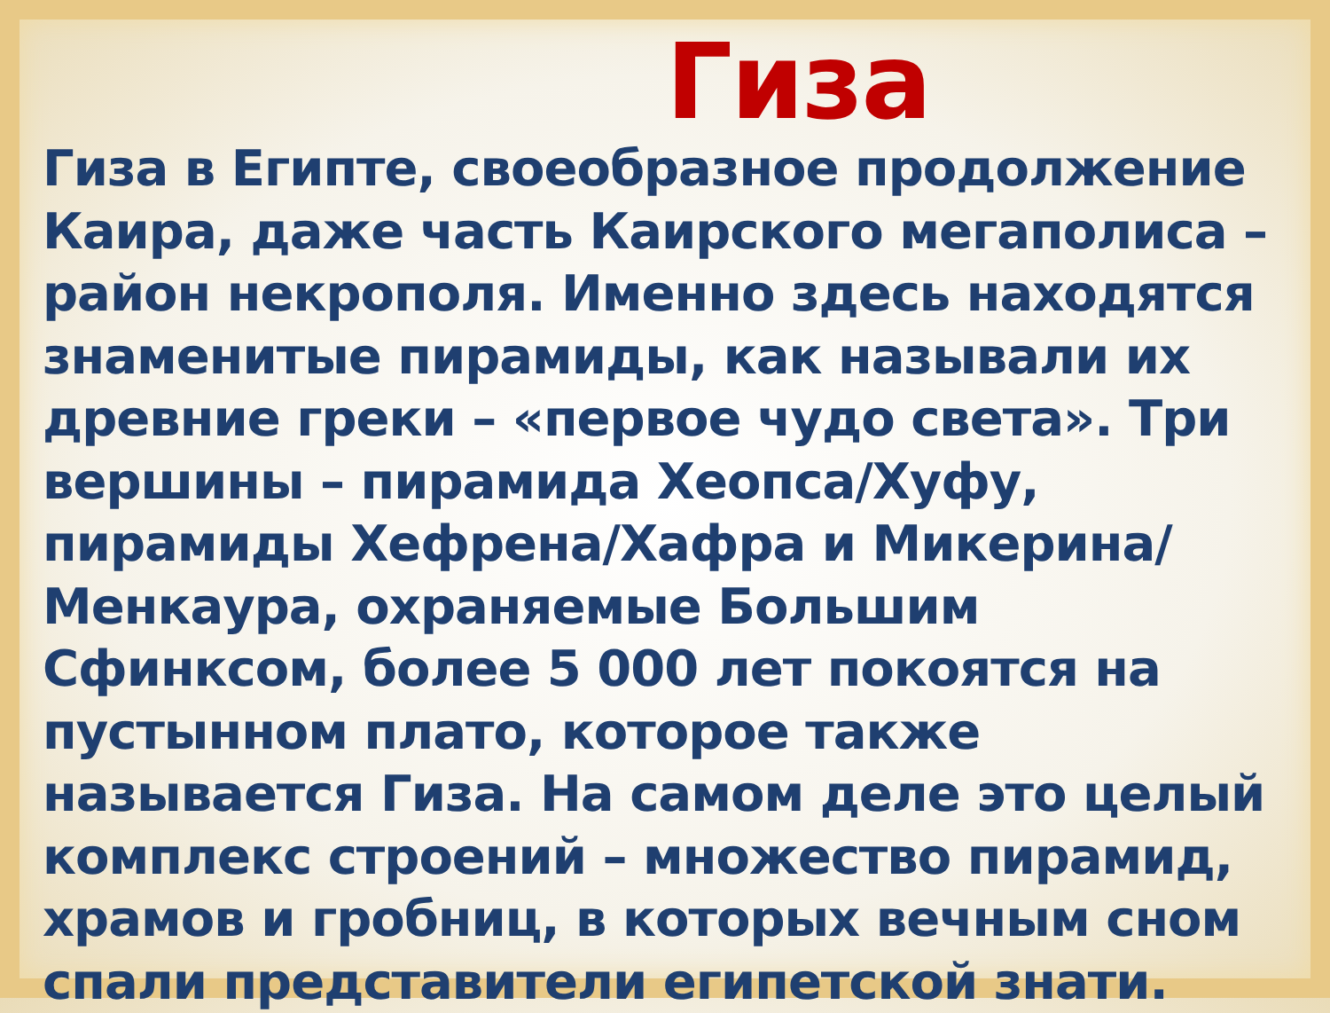Гиза
Гиза в Египте, своеобразное продолжение Каира, даже часть Каирского мегаполиса – район некрополя. Именно здесь находятся знаменитые пирамиды, как называли их древние греки – «первое чудо света». Три вершины – пирамида Хеопса/Хуфу, пирамиды Хефрена/Хафра и Микерина/Менкаура, охраняемые Большим Сфинксом, более 5 000 лет покоятся на пустынном плато, которое также называется Гиза. На самом деле это целый комплекс строений – множество пирамид, храмов и гробниц, в которых вечным сном спали представители египетской знати.